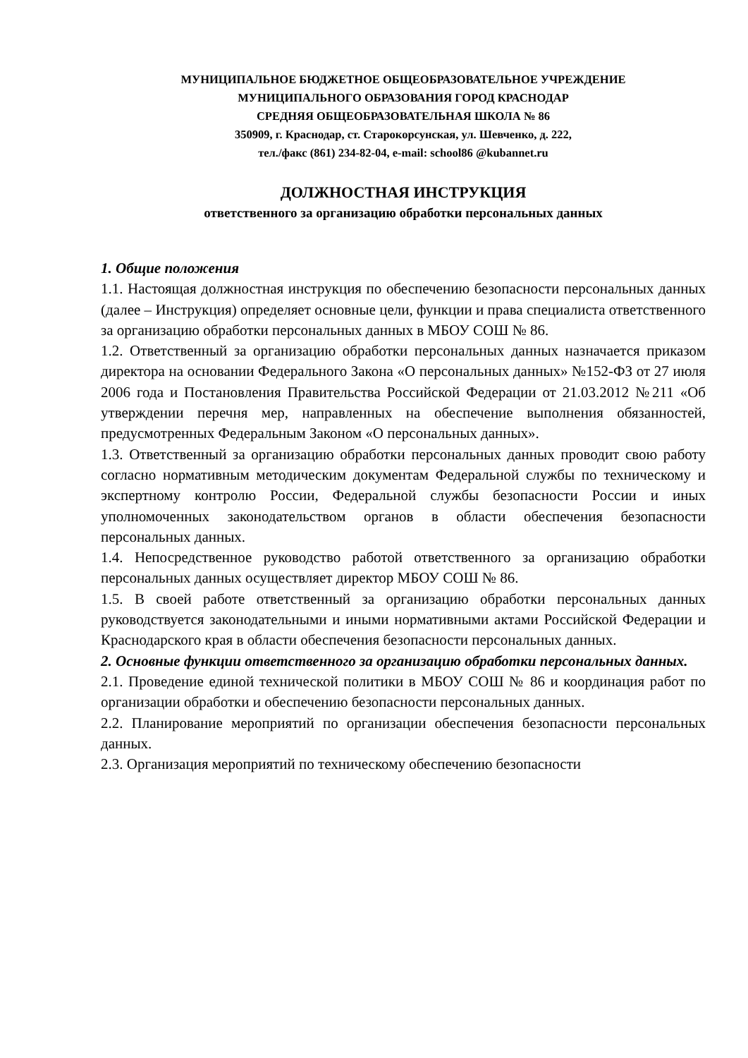МУНИЦИПАЛЬНОЕ БЮДЖЕТНОЕ ОБЩЕОБРАЗОВАТЕЛЬНОЕ УЧРЕЖДЕНИЕ
МУНИЦИПАЛЬНОГО ОБРАЗОВАНИЯ ГОРОД КРАСНОДАР
СРЕДНЯЯ ОБЩЕОБРАЗОВАТЕЛЬНАЯ ШКОЛА № 86
350909, г. Краснодар, ст. Старокорсунская, ул. Шевченко, д. 222,
тел./факс (861) 234-82-04, e-mail: school86 @kubannet.ru
ДОЛЖНОСТНАЯ ИНСТРУКЦИЯ
ответственного за организацию обработки персональных данных
1. Общие положения
1.1. Настоящая должностная инструкция по обеспечению безопасности персональных данных (далее – Инструкция) определяет основные цели, функции и права специалиста ответственного за организацию обработки персональных данных в МБОУ СОШ № 86.
1.2. Ответственный за организацию обработки персональных данных назначается приказом директора на основании Федерального Закона «О персональных данных» №152-ФЗ от 27 июля 2006 года и Постановления Правительства Российской Федерации от 21.03.2012 №211 «Об утверждении перечня мер, направленных на обеспечение выполнения обязанностей, предусмотренных Федеральным Законом «О персональных данных».
1.3. Ответственный за организацию обработки персональных данных проводит свою работу согласно нормативным методическим документам Федеральной службы по техническому и экспертному контролю России, Федеральной службы безопасности России и иных уполномоченных законодательством органов в области обеспечения безопасности персональных данных.
1.4. Непосредственное руководство работой ответственного за организацию обработки персональных данных осуществляет директор МБОУ СОШ № 86.
1.5. В своей работе ответственный за организацию обработки персональных данных руководствуется законодательными и иными нормативными актами Российской Федерации и Краснодарского края в области обеспечения безопасности персональных данных.
2. Основные функции ответственного за организацию обработки персональных данных.
2.1. Проведение единой технической политики в МБОУ СОШ № 86 и координация работ по организации обработки и обеспечению безопасности персональных данных.
2.2. Планирование мероприятий по организации обеспечения безопасности персональных данных.
2.3. Организация мероприятий по техническому обеспечению безопасности